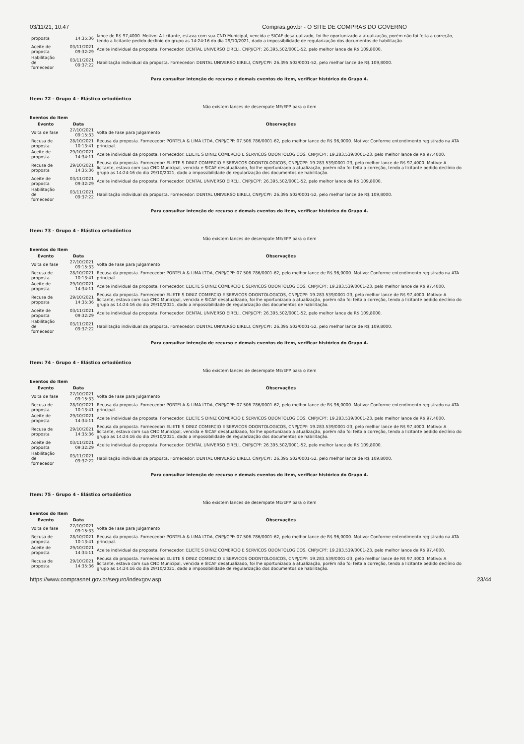03/11/21, 10:47 Compras.gov.br - O SITE DE COMPRAS DO GOVERNO
| proposta | 14:35:36 | lance de R$ 97,4000. Motivo: A licitante, estava com sua CND Municipal, vencida e SICAF desatualizado, foi lhe oportunizado a atualização, porém não foi feita a correção, tendo a licitante pedido declínio do grupo as 14:24:16 do dia 29/10/2021, dado a impossibilidade de regularização dos documentos de habilitação. |
| Aceite de proposta | 03/11/2021 09:32:29 | Aceite individual da proposta. Fornecedor: DENTAL UNIVERSO EIRELI, CNPJ/CPF: 26.395.502/0001-52, pelo melhor lance de R$ 109,8000. |
| Habilitação de fornecedor | 03/11/2021 09:37:22 | Habilitação individual da proposta. Fornecedor: DENTAL UNIVERSO EIRELI, CNPJ/CPF: 26.395.502/0001-52, pelo melhor lance de R$ 109,8000. |
Para consultar intenção de recurso e demais eventos do item, verificar histórico do Grupo 4.
Item: 72 - Grupo 4 - Elástico ortodôntico
Não existem lances de desempate ME/EPP para o item
Eventos do Item
| Evento | Data | Observações |
| --- | --- | --- |
| Volta de fase | 27/10/2021 09:15:33 | Volta de Fase para Julgamento |
| Recusa de proposta | 28/10/2021 10:13:41 | Recusa da proposta. Fornecedor: PORTELA & LIMA LTDA, CNPJ/CPF: 07.506.786/0001-62, pelo melhor lance de R$ 96,0000. Motivo: Conforme entendimento registrado na ATA principal. |
| Aceite de proposta | 29/10/2021 14:34:11 | Aceite individual da proposta. Fornecedor: ELIETE S DINIZ COMERCIO E SERVICOS ODONTOLOGICOS, CNPJ/CPF: 19.283.539/0001-23, pelo melhor lance de R$ 97,4000. |
| Recusa de proposta | 29/10/2021 14:35:36 | Recusa da proposta. Fornecedor: ELIETE S DINIZ COMERCIO E SERVICOS ODONTOLOGICOS, CNPJ/CPF: 19.283.539/0001-23, pelo melhor lance de R$ 97,4000. Motivo: A licitante, estava com sua CND Municipal, vencida e SICAF desatualizado, foi lhe oportunizado a atualização, porém não foi feita a correção, tendo a licitante pedido declínio do grupo as 14:24:16 do dia 29/10/2021, dado a impossibilidade de regularização dos documentos de habilitação. |
| Aceite de proposta | 03/11/2021 09:32:29 | Aceite individual da proposta. Fornecedor: DENTAL UNIVERSO EIRELI, CNPJ/CPF: 26.395.502/0001-52, pelo melhor lance de R$ 109,8000. |
| Habilitação de fornecedor | 03/11/2021 09:37:22 | Habilitação individual da proposta. Fornecedor: DENTAL UNIVERSO EIRELI, CNPJ/CPF: 26.395.502/0001-52, pelo melhor lance de R$ 109,8000. |
Para consultar intenção de recurso e demais eventos do item, verificar histórico do Grupo 4.
Item: 73 - Grupo 4 - Elástico ortodôntico
Não existem lances de desempate ME/EPP para o item
Eventos do Item
| Evento | Data | Observações |
| --- | --- | --- |
| Volta de fase | 27/10/2021 09:15:33 | Volta de Fase para Julgamento |
| Recusa de proposta | 28/10/2021 10:13:41 | Recusa da proposta. Fornecedor: PORTELA & LIMA LTDA, CNPJ/CPF: 07.506.786/0001-62, pelo melhor lance de R$ 96,0000. Motivo: Conforme entendimento registrado na ATA principal. |
| Aceite de proposta | 29/10/2021 14:34:11 | Aceite individual da proposta. Fornecedor: ELIETE S DINIZ COMERCIO E SERVICOS ODONTOLOGICOS, CNPJ/CPF: 19.283.539/0001-23, pelo melhor lance de R$ 97,4000. |
| Recusa de proposta | 29/10/2021 14:35:36 | Recusa da proposta. Fornecedor: ELIETE S DINIZ COMERCIO E SERVICOS ODONTOLOGICOS, CNPJ/CPF: 19.283.539/0001-23, pelo melhor lance de R$ 97,4000. Motivo: A licitante, estava com sua CND Municipal, vencida e SICAF desatualizado, foi lhe oportunizado a atualização, porém não foi feita a correção, tendo a licitante pedido declínio do grupo as 14:24:16 do dia 29/10/2021, dado a impossibilidade de regularização dos documentos de habilitação. |
| Aceite de proposta | 03/11/2021 09:32:29 | Aceite individual da proposta. Fornecedor: DENTAL UNIVERSO EIRELI, CNPJ/CPF: 26.395.502/0001-52, pelo melhor lance de R$ 109,8000. |
| Habilitação de fornecedor | 03/11/2021 09:37:22 | Habilitação individual da proposta. Fornecedor: DENTAL UNIVERSO EIRELI, CNPJ/CPF: 26.395.502/0001-52, pelo melhor lance de R$ 109,8000. |
Para consultar intenção de recurso e demais eventos do item, verificar histórico do Grupo 4.
Item: 74 - Grupo 4 - Elástico ortodôntico
Não existem lances de desempate ME/EPP para o item
Eventos do Item
| Evento | Data | Observações |
| --- | --- | --- |
| Volta de fase | 27/10/2021 09:15:33 | Volta de Fase para Julgamento |
| Recusa de proposta | 28/10/2021 10:13:41 | Recusa da proposta. Fornecedor: PORTELA & LIMA LTDA, CNPJ/CPF: 07.506.786/0001-62, pelo melhor lance de R$ 96,0000. Motivo: Conforme entendimento registrado na ATA principal. |
| Aceite de proposta | 29/10/2021 14:34:11 | Aceite individual da proposta. Fornecedor: ELIETE S DINIZ COMERCIO E SERVICOS ODONTOLOGICOS, CNPJ/CPF: 19.283.539/0001-23, pelo melhor lance de R$ 97,4000. |
| Recusa de proposta | 29/10/2021 14:35:36 | Recusa da proposta. Fornecedor: ELIETE S DINIZ COMERCIO E SERVICOS ODONTOLOGICOS, CNPJ/CPF: 19.283.539/0001-23, pelo melhor lance de R$ 97,4000. Motivo: A licitante, estava com sua CND Municipal, vencida e SICAF desatualizado, foi lhe oportunizado a atualização, porém não foi feita a correção, tendo a licitante pedido declínio do grupo as 14:24:16 do dia 29/10/2021, dado a impossibilidade de regularização dos documentos de habilitação. |
| Aceite de proposta | 03/11/2021 09:32:29 | Aceite individual da proposta. Fornecedor: DENTAL UNIVERSO EIRELI, CNPJ/CPF: 26.395.502/0001-52, pelo melhor lance de R$ 109,8000. |
| Habilitação de fornecedor | 03/11/2021 09:37:22 | Habilitação individual da proposta. Fornecedor: DENTAL UNIVERSO EIRELI, CNPJ/CPF: 26.395.502/0001-52, pelo melhor lance de R$ 109,8000. |
Para consultar intenção de recurso e demais eventos do item, verificar histórico do Grupo 4.
Item: 75 - Grupo 4 - Elástico ortodôntico
Não existem lances de desempate ME/EPP para o item
Eventos do Item
| Evento | Data | Observações |
| --- | --- | --- |
| Volta de fase | 27/10/2021 09:15:33 | Volta de Fase para Julgamento |
| Recusa de proposta | 28/10/2021 10:13:41 | Recusa da proposta. Fornecedor: PORTELA & LIMA LTDA, CNPJ/CPF: 07.506.786/0001-62, pelo melhor lance de R$ 96,0000. Motivo: Conforme entendimento registrado na ATA principal. |
| Aceite de proposta | 29/10/2021 14:34:11 | Aceite individual da proposta. Fornecedor: ELIETE S DINIZ COMERCIO E SERVICOS ODONTOLOGICOS, CNPJ/CPF: 19.283.539/0001-23, pelo melhor lance de R$ 97,4000. |
| Recusa de proposta | 29/10/2021 14:35:36 | Recusa da proposta. Fornecedor: ELIETE S DINIZ COMERCIO E SERVICOS ODONTOLOGICOS, CNPJ/CPF: 19.283.539/0001-23, pelo melhor lance de R$ 97,4000. Motivo: A licitante, estava com sua CND Municipal, vencida e SICAF desatualizado, foi lhe oportunizado a atualização, porém não foi feita a correção, tendo a licitante pedido declínio do grupo as 14:24:16 do dia 29/10/2021, dado a impossibilidade de regularização dos documentos de habilitação. |
https://www.comprasnet.gov.br/seguro/indexgov.asp 23/44